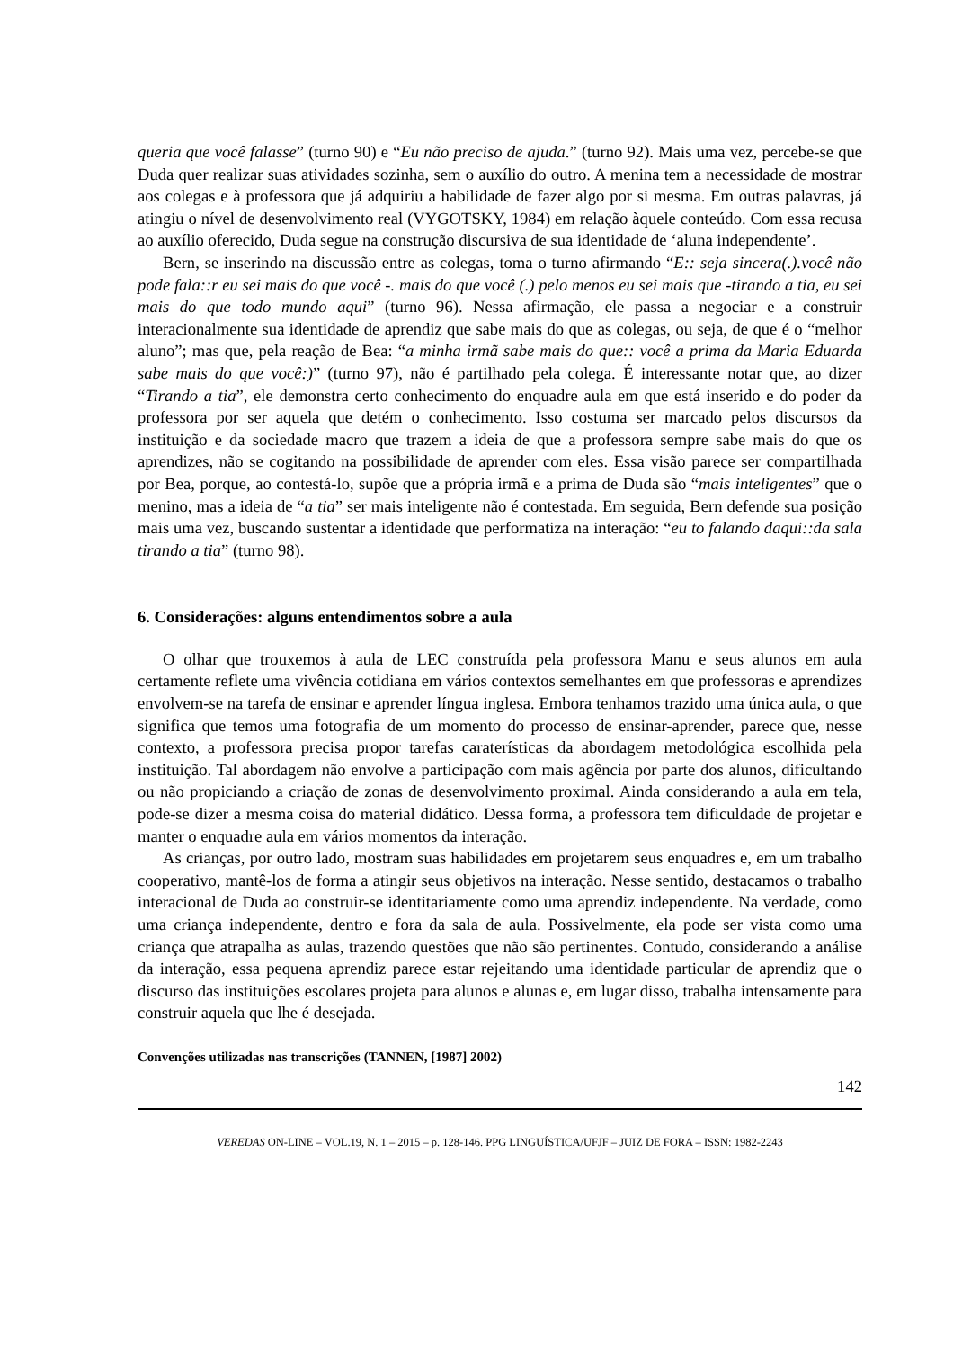queria que você falasse” (turno 90) e “Eu não preciso de ajuda.” (turno 92). Mais uma vez, percebe-se que Duda quer realizar suas atividades sozinha, sem o auxílio do outro. A menina tem a necessidade de mostrar aos colegas e à professora que já adquiriu a habilidade de fazer algo por si mesma. Em outras palavras, já atingiu o nível de desenvolvimento real (VYGOTSKY, 1984) em relação àquele conteúdo. Com essa recusa ao auxílio oferecido, Duda segue na construção discursiva de sua identidade de ‘aluna independente’.
Bern, se inserindo na discussão entre as colegas, toma o turno afirmando “E:: seja sincera(.).você não pode fala::r eu sei mais do que você -. mais do que você (.) pelo menos eu sei mais que -tirando a tia, eu sei mais do que todo mundo aqui” (turno 96). Nessa afirmação, ele passa a negociar e a construir interacionalmente sua identidade de aprendiz que sabe mais do que as colegas, ou seja, de que é o “melhor aluno”; mas que, pela reação de Bea: “a minha irmã sabe mais do que:: você a prima da Maria Eduarda sabe mais do que você:)” (turno 97), não é partilhado pela colega. É interessante notar que, ao dizer “Tirando a tia”, ele demonstra certo conhecimento do enquadre aula em que está inserido e do poder da professora por ser aquela que detém o conhecimento. Isso costuma ser marcado pelos discursos da instituição e da sociedade macro que trazem a ideia de que a professora sempre sabe mais do que os aprendizes, não se cogitando na possibilidade de aprender com eles. Essa visão parece ser compartilhada por Bea, porque, ao contestá-lo, supõe que a própria irmã e a prima de Duda são “mais inteligentes” que o menino, mas a ideia de “a tia” ser mais inteligente não é contestada. Em seguida, Bern defende sua posição mais uma vez, buscando sustentar a identidade que performatiza na interação: “eu to falando daqui::da sala tirando a tia” (turno 98).
6. Considerações: alguns entendimentos sobre a aula
O olhar que trouxemos à aula de LEC construída pela professora Manu e seus alunos em aula certamente reflete uma vivência cotidiana em vários contextos semelhantes em que professoras e aprendizes envolvem-se na tarefa de ensinar e aprender língua inglesa. Embora tenhamos trazido uma única aula, o que significa que temos uma fotografia de um momento do processo de ensinar-aprender, parece que, nesse contexto, a professora precisa propor tarefas caraterísticas da abordagem metodológica escolhida pela instituição. Tal abordagem não envolve a participação com mais agência por parte dos alunos, dificultando ou não propiciando a criação de zonas de desenvolvimento proximal. Ainda considerando a aula em tela, pode-se dizer a mesma coisa do material didático. Dessa forma, a professora tem dificuldade de projetar e manter o enquadre aula em vários momentos da interação.
As crianças, por outro lado, mostram suas habilidades em projetarem seus enquadres e, em um trabalho cooperativo, mantê-los de forma a atingir seus objetivos na interação. Nesse sentido, destacamos o trabalho interacional de Duda ao construir-se identitariamente como uma aprendiz independente. Na verdade, como uma criança independente, dentro e fora da sala de aula. Possivelmente, ela pode ser vista como uma criança que atrapalha as aulas, trazendo questões que não são pertinentes. Contudo, considerando a análise da interação, essa pequena aprendiz parece estar rejeitando uma identidade particular de aprendiz que o discurso das instituições escolares projeta para alunos e alunas e, em lugar disso, trabalha intensamente para construir aquela que lhe é desejada.
Convenções utilizadas nas transcrições (TANNEN, [1987] 2002)
142
VEREDAS ON-LINE – VOL.19, N. 1 – 2015 – p. 128-146. PPG LINGUÍSTICA/UFJF – JUIZ DE FORA – ISSN: 1982-2243